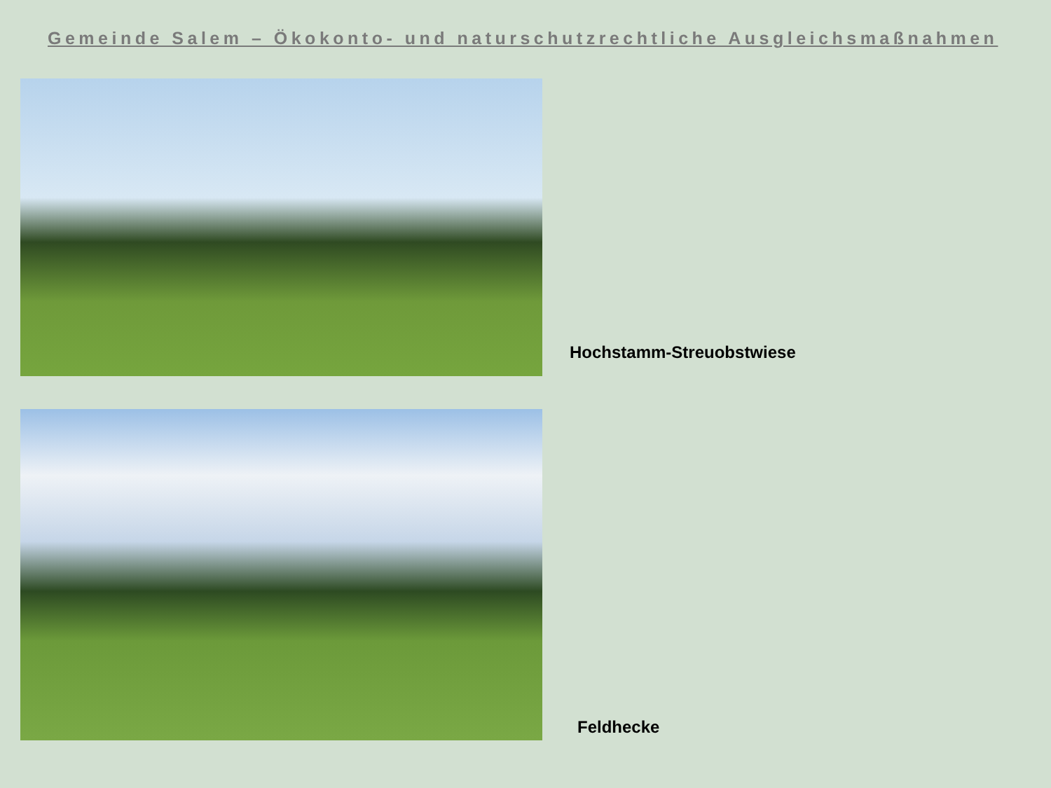Gemeinde Salem – Ökokonto- und naturschutzrechtliche Ausgleichsmaßnahmen
Hochstamm-Streuobstwiese
Feldhecke